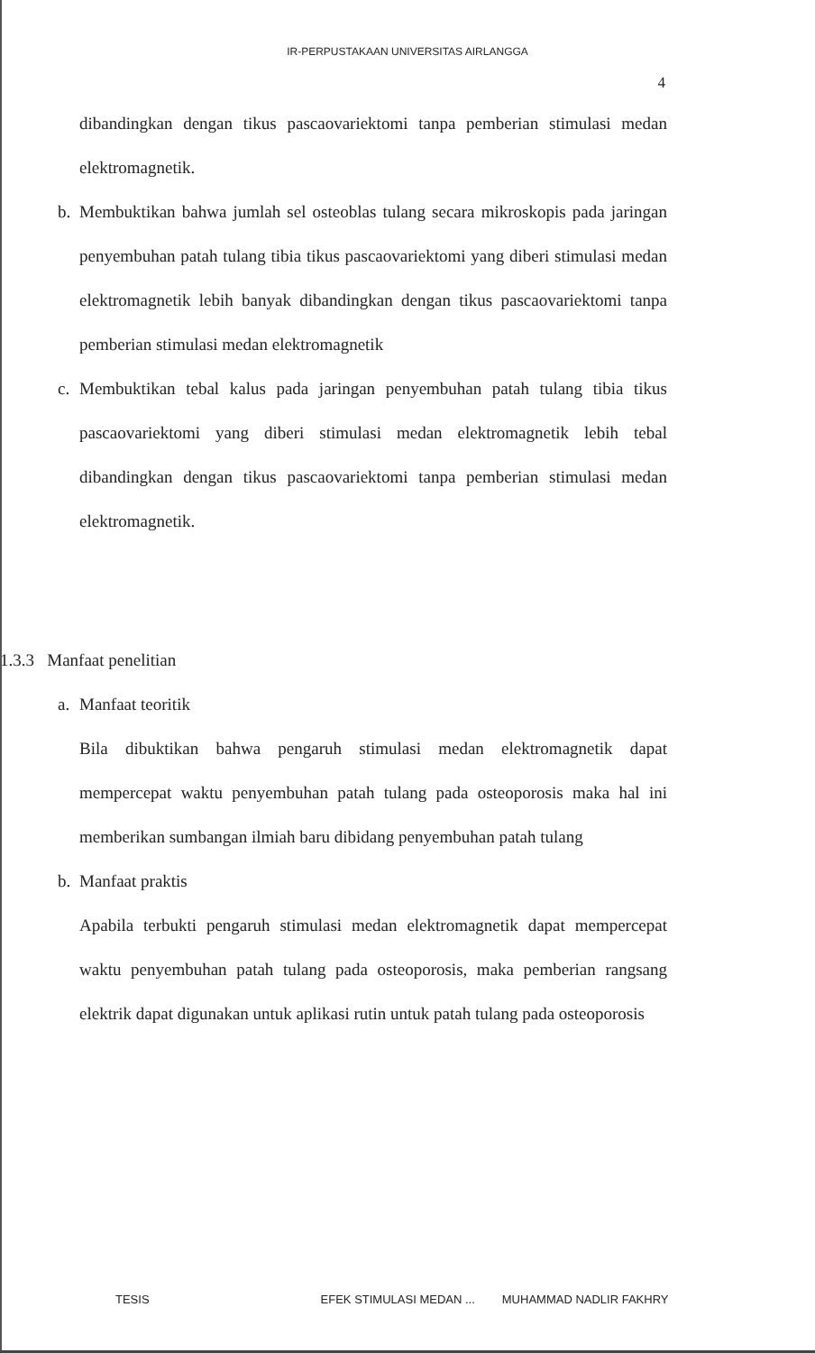IR-PERPUSTAKAAN UNIVERSITAS AIRLANGGA
4
dibandingkan dengan tikus pascaovariektomi tanpa pemberian stimulasi medan elektromagnetik.
b. Membuktikan bahwa jumlah sel osteoblas tulang secara mikroskopis pada jaringan penyembuhan patah tulang tibia tikus pascaovariektomi yang diberi stimulasi medan elektromagnetik lebih banyak dibandingkan dengan tikus pascaovariektomi tanpa pemberian stimulasi medan elektromagnetik
c. Membuktikan tebal kalus pada jaringan penyembuhan patah tulang tibia tikus pascaovariektomi yang diberi stimulasi medan elektromagnetik lebih tebal dibandingkan dengan tikus pascaovariektomi tanpa pemberian stimulasi medan elektromagnetik.
1.3.3 Manfaat penelitian
a. Manfaat teoritik
Bila dibuktikan bahwa pengaruh stimulasi medan elektromagnetik dapat mempercepat waktu penyembuhan patah tulang pada osteoporosis maka hal ini memberikan sumbangan ilmiah baru dibidang penyembuhan patah tulang
b. Manfaat praktis
Apabila terbukti pengaruh stimulasi medan elektromagnetik dapat mempercepat waktu penyembuhan patah tulang pada osteoporosis, maka pemberian rangsang elektrik dapat digunakan untuk aplikasi rutin untuk patah tulang pada osteoporosis
TESIS EFEK STIMULASI MEDAN ... MUHAMMAD NADLIR FAKHRY